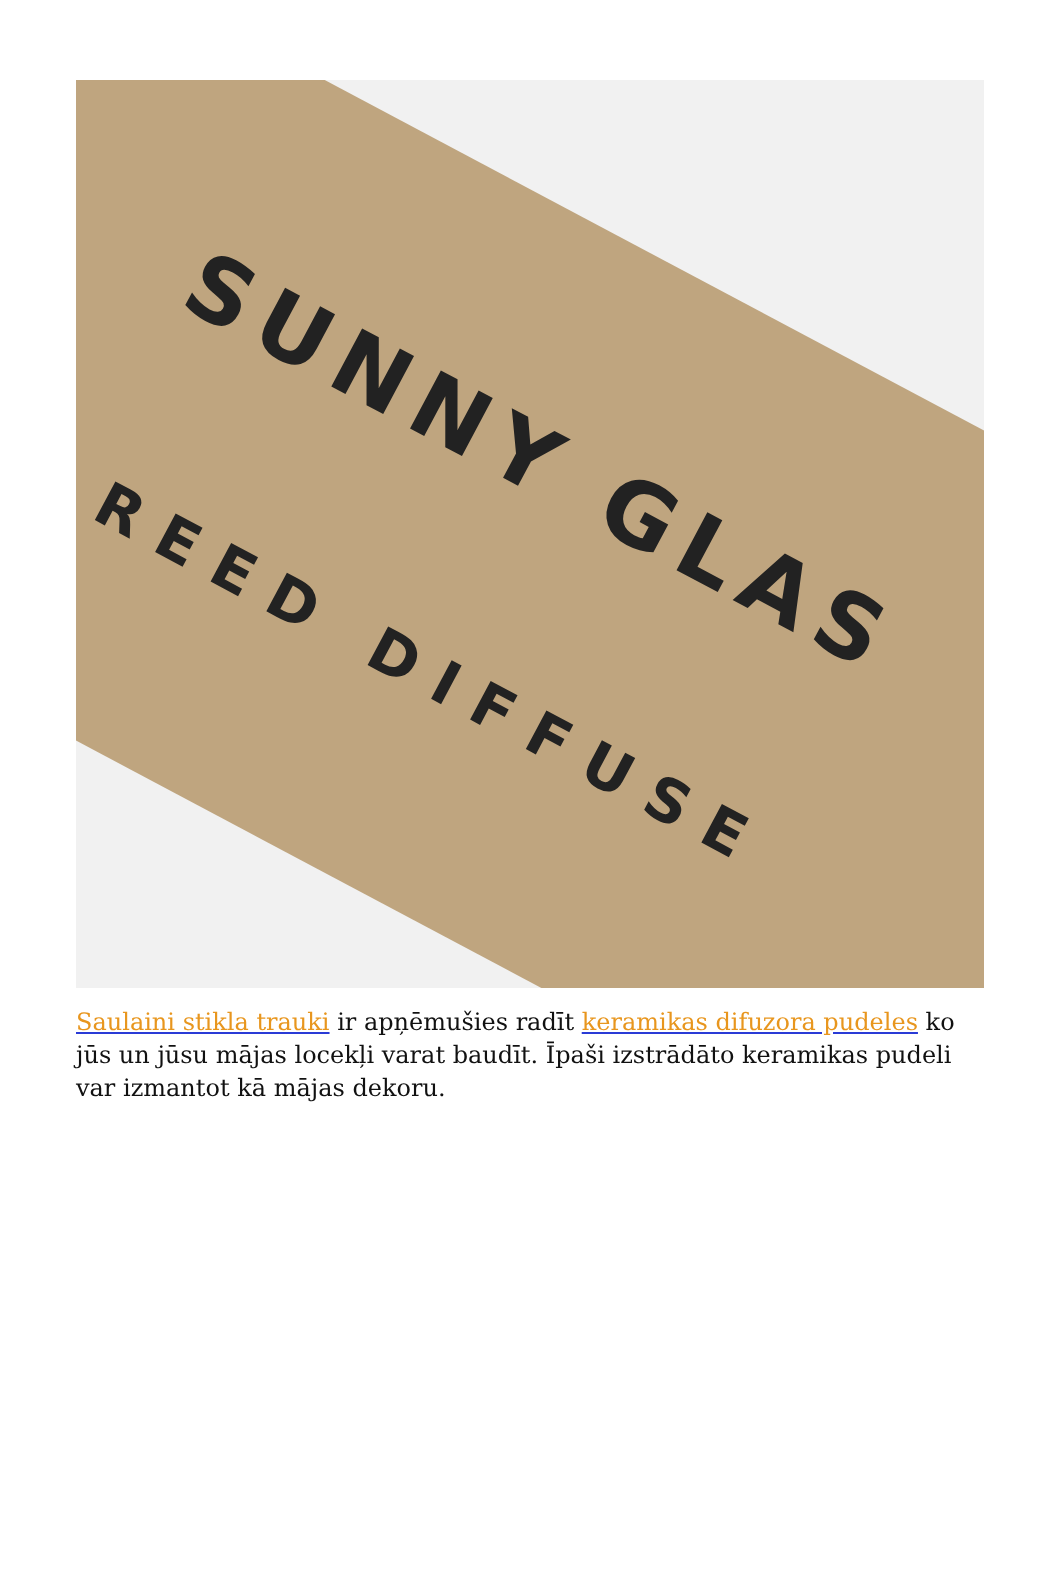SUNNY GLAS
REED DIFFUSE
Saulaini stikla trauki ir apņēmušies radīt keramikas difuzora pudeles ko jūs un jūsu mājas locekļi varat baudīt. Īpaši izstrādāto keramikas pudeli var izmantot kā mājas dekoru.